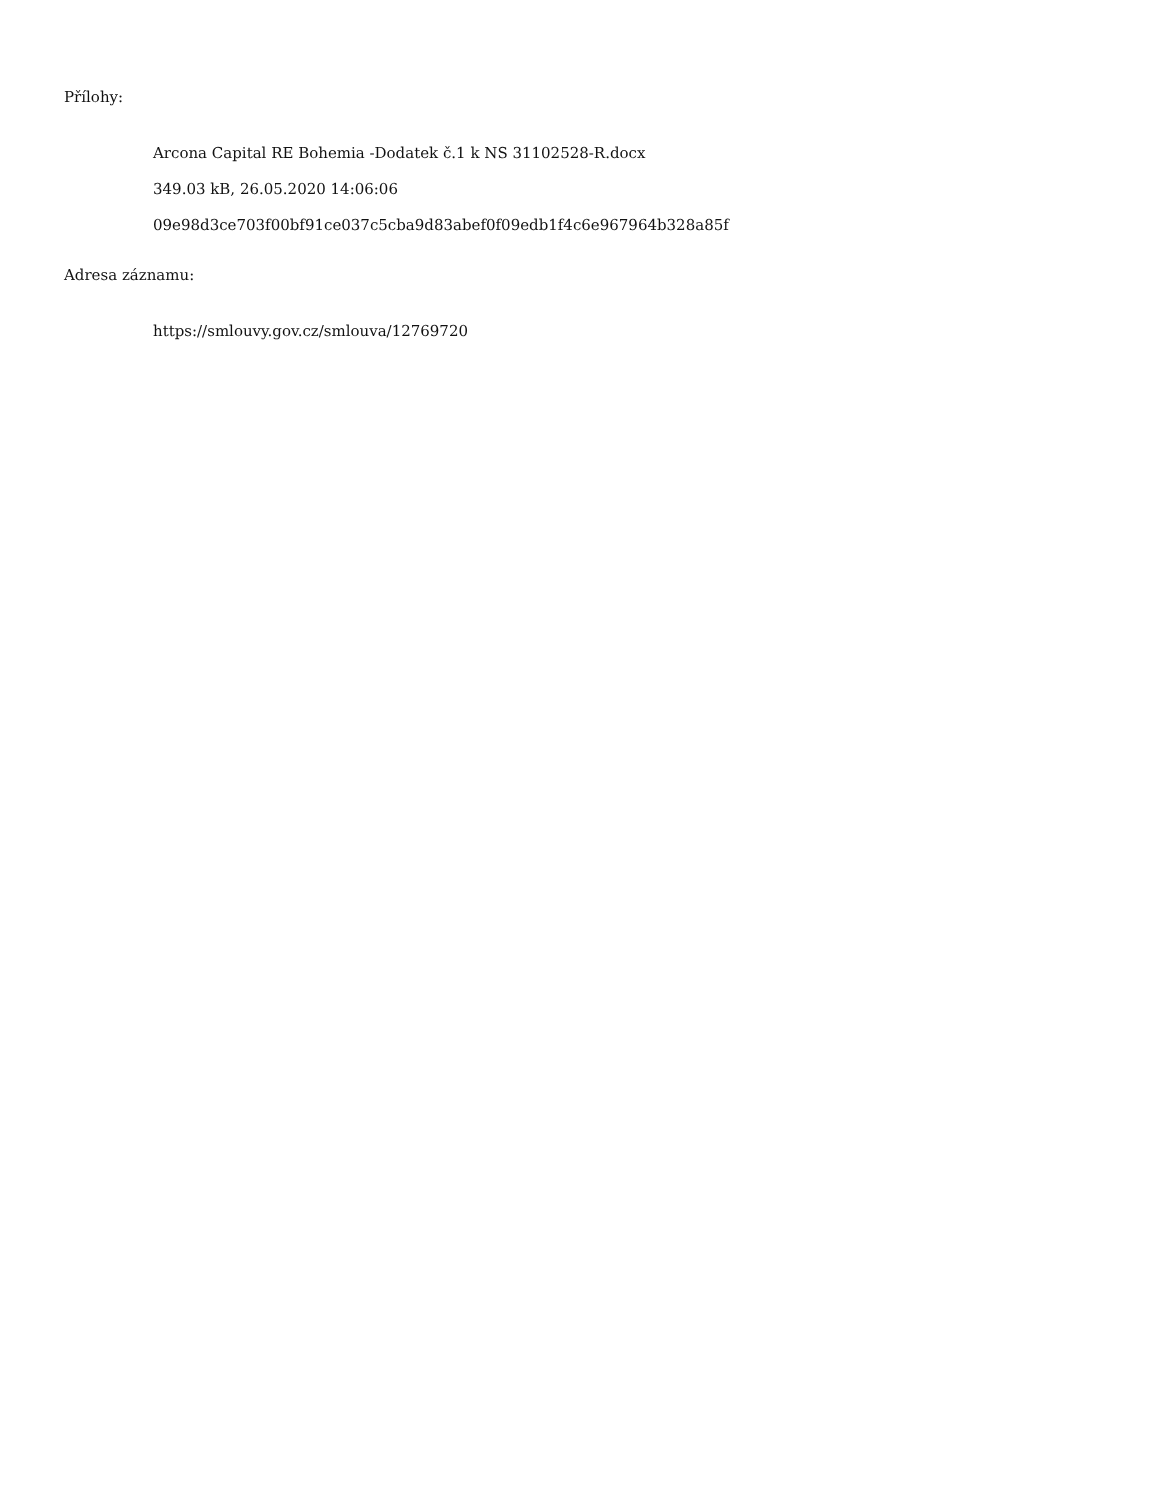Přílohy:
Arcona Capital RE Bohemia -Dodatek č.1 k NS 31102528-R.docx
349.03 kB, 26.05.2020 14:06:06
09e98d3ce703f00bf91ce037c5cba9d83abef0f09edb1f4c6e967964b328a85f
Adresa záznamu:
https://smlouvy.gov.cz/smlouva/12769720